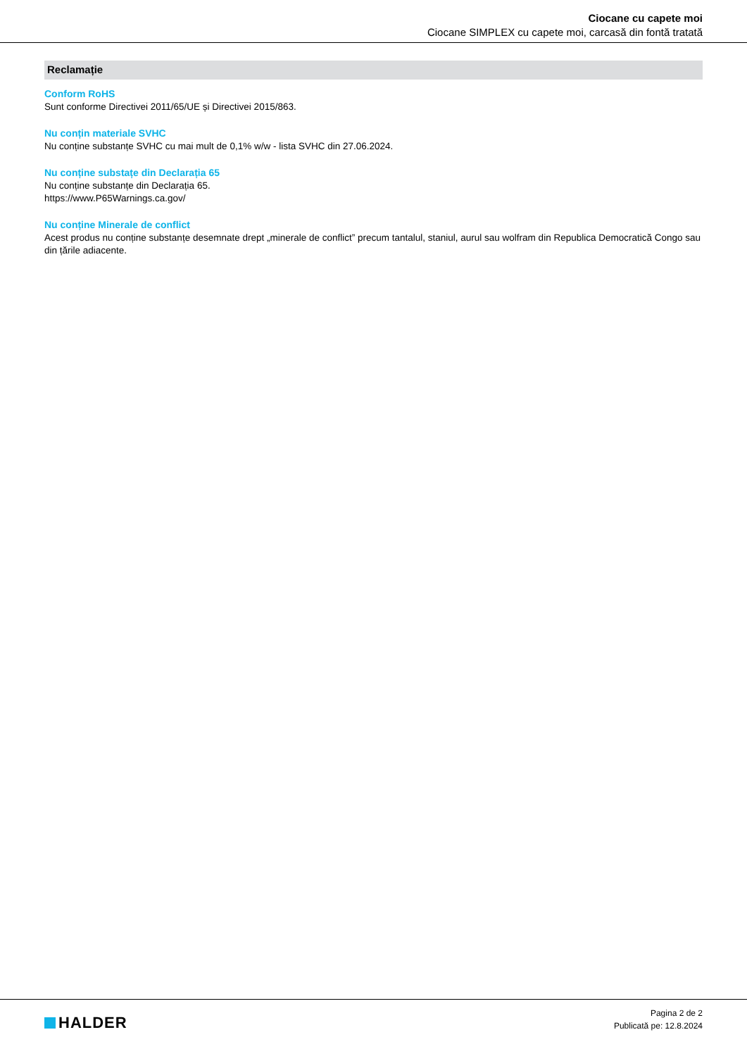Ciocane cu capete moi
Ciocane SIMPLEX cu capete moi, carcasă din fontă tratată
Reclamație
Conform RoHS
Sunt conforme Directivei 2011/65/UE și Directivei 2015/863.
Nu conțin materiale SVHC
Nu conține substanțe SVHC cu mai mult de 0,1% w/w - lista SVHC din 27.06.2024.
Nu conține substațe din Declarația 65
Nu conține substanțe din Declarația 65.
https://www.P65Warnings.ca.gov/
Nu conține Minerale de conflict
Acest produs nu conține substanțe desemnate drept „minerale de conflict” precum tantalul, staniul, aurul sau wolfram din Republica Democratică Congo sau din țările adiacente.
HALDER
Pagina 2 de 2
Publicată pe: 12.8.2024